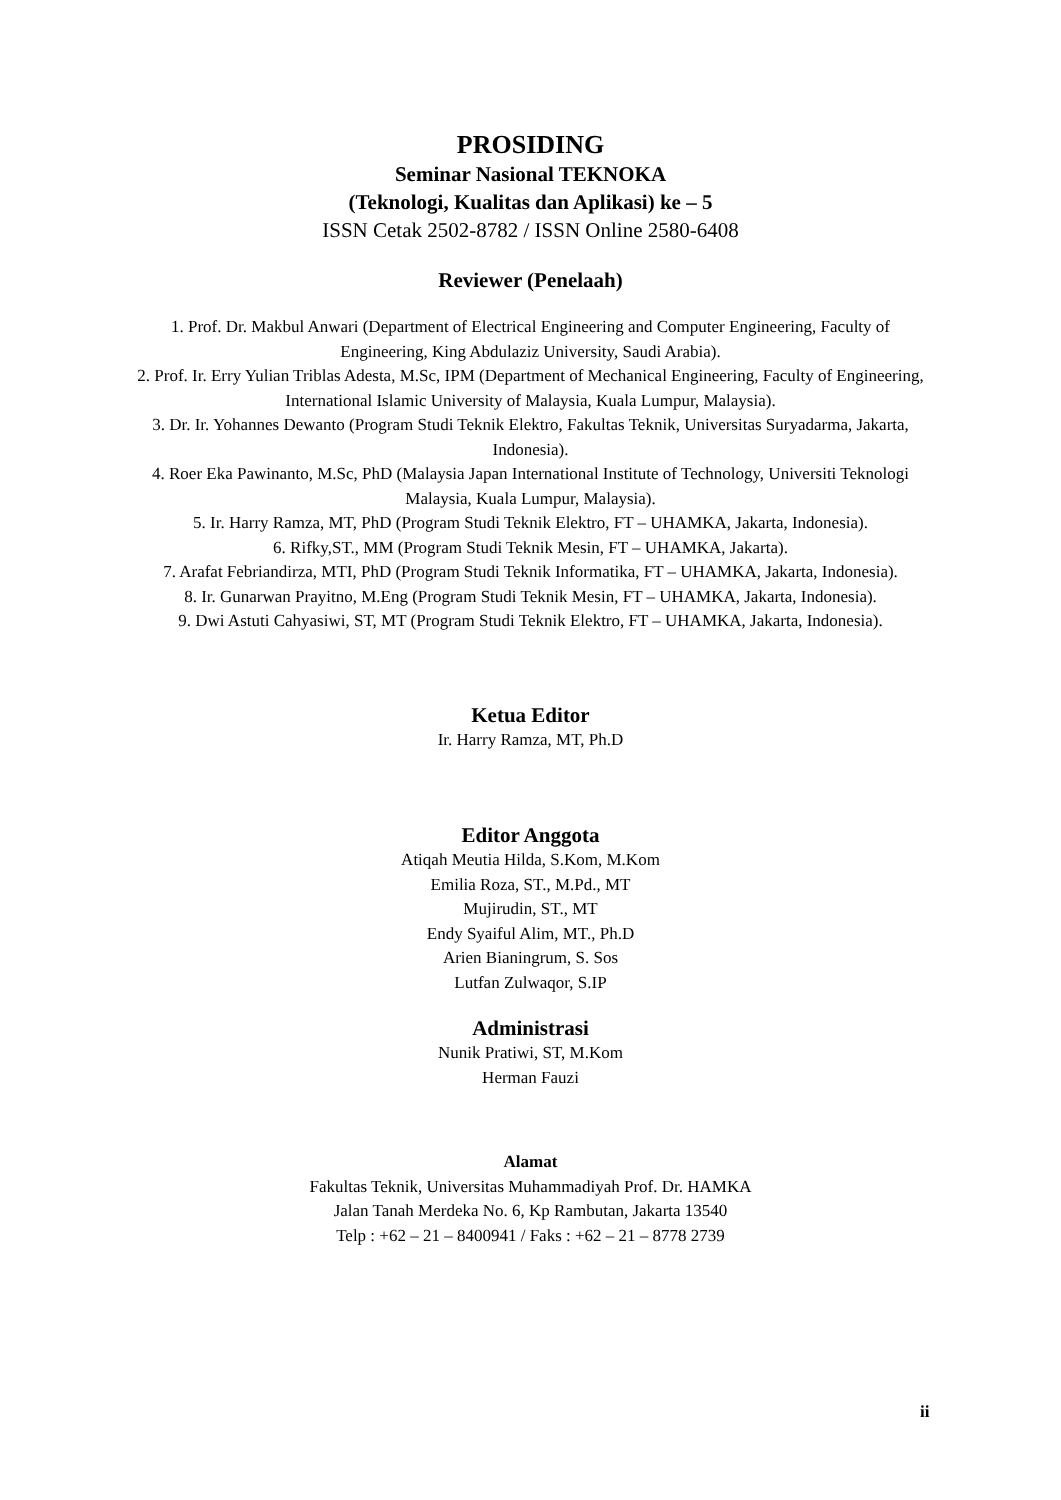PROSIDING
Seminar Nasional TEKNOKA
(Teknologi, Kualitas dan Aplikasi) ke – 5
ISSN Cetak 2502-8782 / ISSN Online 2580-6408
Reviewer (Penelaah)
1. Prof. Dr. Makbul Anwari (Department of Electrical Engineering and Computer Engineering, Faculty of Engineering, King Abdulaziz University, Saudi Arabia).
2. Prof. Ir. Erry Yulian Triblas Adesta, M.Sc, IPM (Department of Mechanical Engineering, Faculty of Engineering, International Islamic University of Malaysia, Kuala Lumpur, Malaysia).
3. Dr. Ir. Yohannes Dewanto (Program Studi Teknik Elektro, Fakultas Teknik, Universitas Suryadarma, Jakarta, Indonesia).
4. Roer Eka Pawinanto, M.Sc, PhD (Malaysia Japan International Institute of Technology, Universiti Teknologi Malaysia, Kuala Lumpur, Malaysia).
5. Ir. Harry Ramza, MT, PhD (Program Studi Teknik Elektro, FT – UHAMKA, Jakarta, Indonesia).
6. Rifky,ST., MM (Program Studi Teknik Mesin, FT – UHAMKA, Jakarta).
7. Arafat Febriandirza, MTI, PhD (Program Studi Teknik Informatika, FT – UHAMKA, Jakarta, Indonesia).
8. Ir. Gunarwan Prayitno, M.Eng (Program Studi Teknik Mesin, FT – UHAMKA, Jakarta, Indonesia).
9. Dwi Astuti Cahyasiwi, ST, MT (Program Studi Teknik Elektro, FT – UHAMKA, Jakarta, Indonesia).
Ketua Editor
Ir. Harry Ramza, MT, Ph.D
Editor Anggota
Atiqah Meutia Hilda, S.Kom, M.Kom
Emilia Roza, ST., M.Pd., MT
Mujirudin, ST., MT
Endy Syaiful Alim, MT., Ph.D
Arien Bianingrum, S. Sos
Lutfan Zulwaqor, S.IP
Administrasi
Nunik Pratiwi, ST, M.Kom
Herman Fauzi
Alamat
Fakultas Teknik, Universitas Muhammadiyah Prof. Dr. HAMKA
Jalan Tanah Merdeka No. 6, Kp Rambutan, Jakarta 13540
Telp : +62 – 21 – 8400941 / Faks : +62 – 21 – 8778 2739
ii